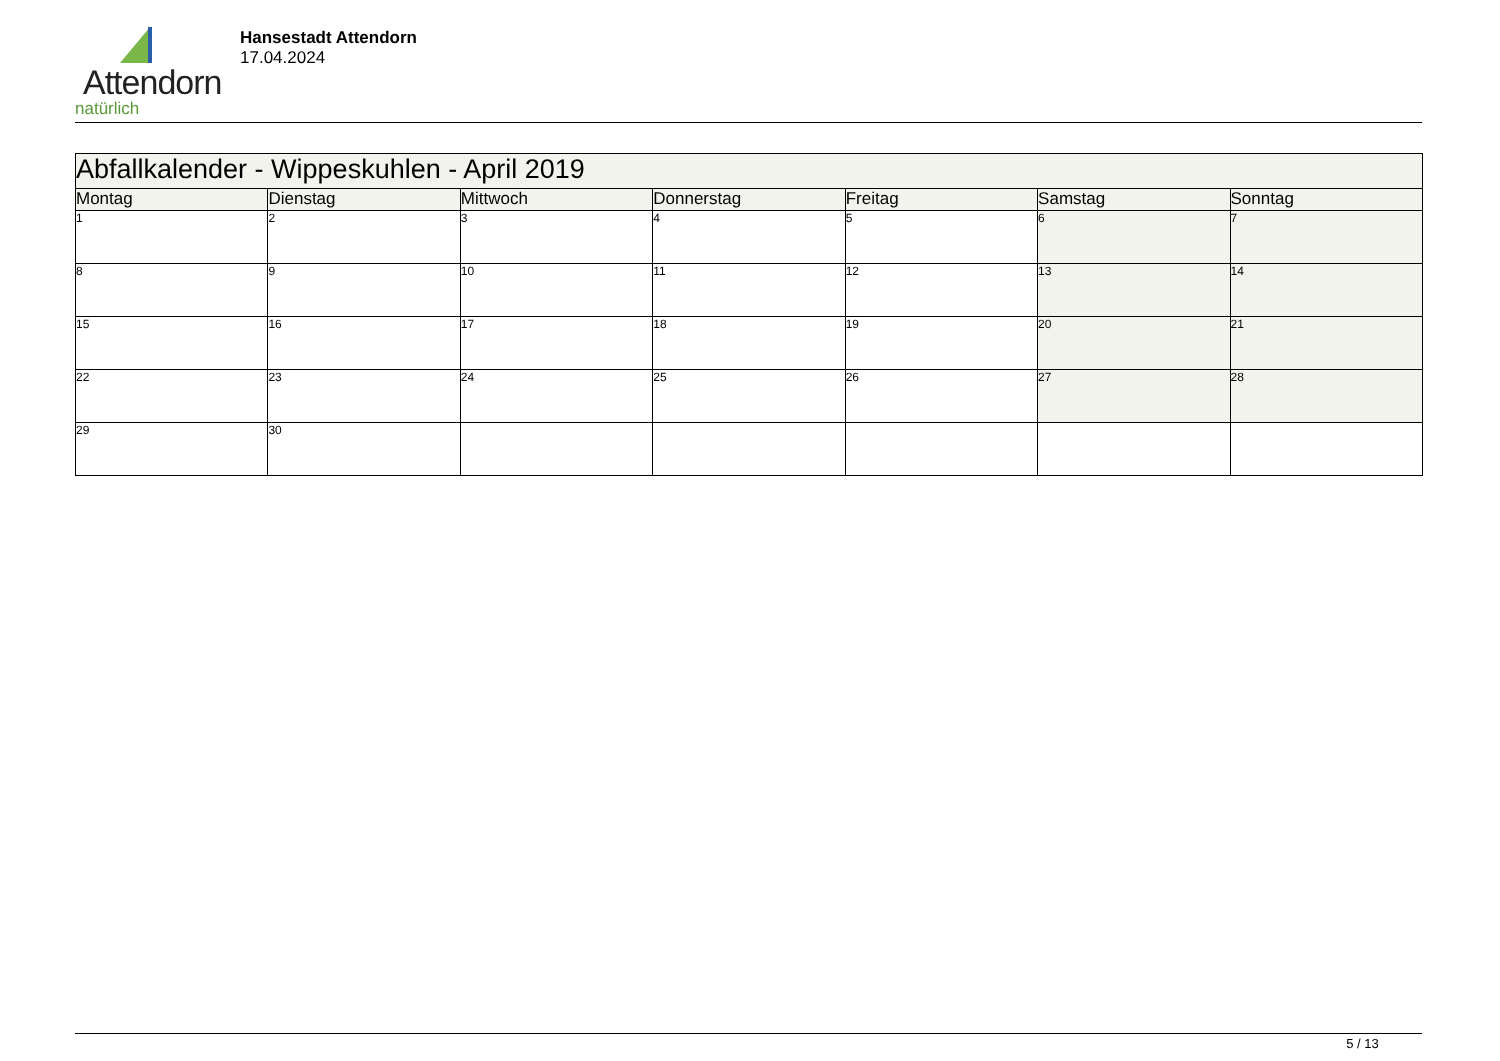Attendorn
natürlich
Hansestadt Attendorn
17.04.2024
| Abfallkalender - Wippeskuhlen - April 2019 | | | | | | |
| Montag | Dienstag | Mittwoch | Donnerstag | Freitag | Samstag | Sonntag |
| 1 | 2 | 3 | 4 | 5 | 6 | 7 |
| 8 | 9 | 10 | 11 | 12 | 13 | 14 |
| 15 | 16 | 17 | 18 | 19 | 20 | 21 |
| 22 | 23 | 24 | 25 | 26 | 27 | 28 |
| 29 | 30 | | | | | |
5 / 13